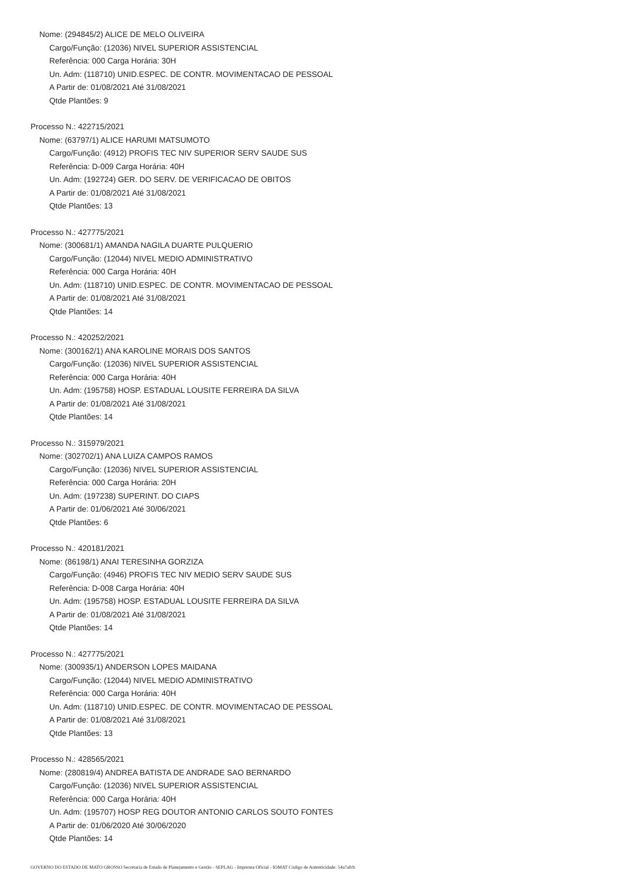Nome: (294845/2) ALICE DE MELO OLIVEIRA
Cargo/Função: (12036) NIVEL SUPERIOR ASSISTENCIAL
Referência: 000 Carga Horária: 30H
Un. Adm: (118710) UNID.ESPEC. DE CONTR. MOVIMENTACAO DE PESSOAL
A Partir de: 01/08/2021 Até 31/08/2021
Qtde Plantões: 9
Processo N.: 422715/2021
Nome: (63797/1) ALICE HARUMI MATSUMOTO
Cargo/Função: (4912) PROFIS TEC NIV SUPERIOR SERV SAUDE SUS
Referência: D-009 Carga Horária: 40H
Un. Adm: (192724) GER. DO SERV. DE VERIFICACAO DE OBITOS
A Partir de: 01/08/2021 Até 31/08/2021
Qtde Plantões: 13
Processo N.: 427775/2021
Nome: (300681/1) AMANDA NAGILA DUARTE PULQUERIO
Cargo/Função: (12044) NIVEL MEDIO ADMINISTRATIVO
Referência: 000 Carga Horária: 40H
Un. Adm: (118710) UNID.ESPEC. DE CONTR. MOVIMENTACAO DE PESSOAL
A Partir de: 01/08/2021 Até 31/08/2021
Qtde Plantões: 14
Processo N.: 420252/2021
Nome: (300162/1) ANA KAROLINE MORAIS DOS SANTOS
Cargo/Função: (12036) NIVEL SUPERIOR ASSISTENCIAL
Referência: 000 Carga Horária: 40H
Un. Adm: (195758) HOSP. ESTADUAL LOUSITE FERREIRA DA SILVA
A Partir de: 01/08/2021 Até 31/08/2021
Qtde Plantões: 14
Processo N.: 315979/2021
Nome: (302702/1) ANA LUIZA CAMPOS RAMOS
Cargo/Função: (12036) NIVEL SUPERIOR ASSISTENCIAL
Referência: 000 Carga Horária: 20H
Un. Adm: (197238) SUPERINT. DO CIAPS
A Partir de: 01/06/2021 Até 30/06/2021
Qtde Plantões: 6
Processo N.: 420181/2021
Nome: (86198/1) ANAI TERESINHA GORZIZA
Cargo/Função: (4946) PROFIS TEC NIV MEDIO SERV SAUDE SUS
Referência: D-008 Carga Horária: 40H
Un. Adm: (195758) HOSP. ESTADUAL LOUSITE FERREIRA DA SILVA
A Partir de: 01/08/2021 Até 31/08/2021
Qtde Plantões: 14
Processo N.: 427775/2021
Nome: (300935/1) ANDERSON LOPES MAIDANA
Cargo/Função: (12044) NIVEL MEDIO ADMINISTRATIVO
Referência: 000 Carga Horária: 40H
Un. Adm: (118710) UNID.ESPEC. DE CONTR. MOVIMENTACAO DE PESSOAL
A Partir de: 01/08/2021 Até 31/08/2021
Qtde Plantões: 13
Processo N.: 428565/2021
Nome: (280819/4) ANDREA BATISTA DE ANDRADE SAO BERNARDO
Cargo/Função: (12036) NIVEL SUPERIOR ASSISTENCIAL
Referência: 000 Carga Horária: 40H
Un. Adm: (195707) HOSP REG DOUTOR ANTONIO CARLOS SOUTO FONTES
A Partir de: 01/06/2020 Até 30/06/2020
Qtde Plantões: 14
GOVERNO DO ESTADO DE MATO GROSSO Secretaria de Estado de Planejamento e Gestão - SEPLAG - Imprensa Oficial - IOMAT Código de Autenticidade: 54a7afcb